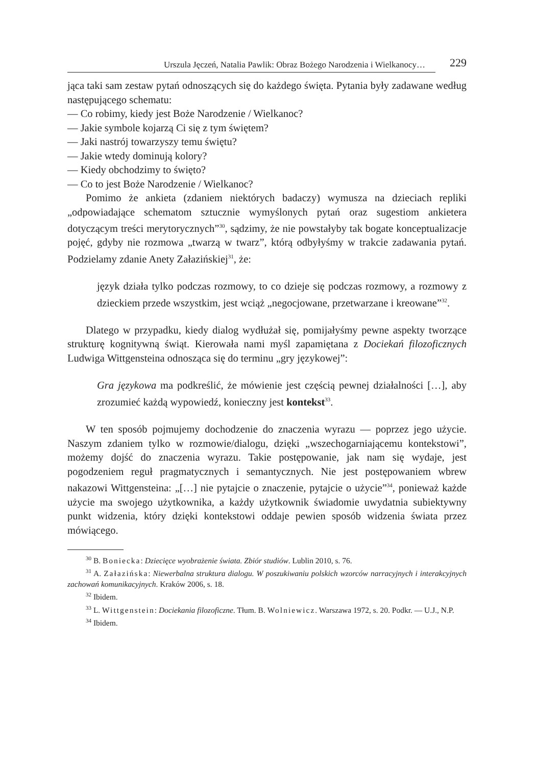Urszula Jęczeń, Natalia Pawlik: Obraz Bożego Narodzenia i Wielkanocy…
229
jąca taki sam zestaw pytań odnoszących się do każdego święta. Pytania były zadawane według następującego schematu:
— Co robimy, kiedy jest Boże Narodzenie / Wielkanoc?
— Jakie symbole kojarzą Ci się z tym świętem?
— Jaki nastrój towarzyszy temu świętu?
— Jakie wtedy dominują kolory?
— Kiedy obchodzimy to święto?
— Co to jest Boże Narodzenie / Wielkanoc?
Pomimo że ankieta (zdaniem niektórych badaczy) wymusza na dzieciach repliki „odpowiadające schematom sztucznie wymyślonych pytań oraz sugestiom ankietera dotyczącym treści merytorycznych”<sup>30</sup>, sądzimy, że nie powstałyby tak bogate konceptualizacje pojęć, gdyby nie rozmowa „twarzą w twarz”, którą odbyłyśmy w trakcie zadawania pytań. Podzielamy zdanie Anety Załazińskiej<sup>31</sup>, że:
język działa tylko podczas rozmowy, to co dzieje się podczas rozmowy, a rozmowy z dzieckiem przede wszystkim, jest wciąż „negocjowane, przetwarzane i kreowane”<sup>32</sup>.
Dlatego w przypadku, kiedy dialog wydłużał się, pomijałyśmy pewne aspekty tworzące strukturę kognitywną świąt. Kierowała nami myśl zapamiętana z Dociekań filozoficznych Ludwiga Wittgensteina odnosząca się do terminu „gry językowej”:
Gra językowa ma podkreślić, że mówienie jest częścią pewnej działalności […], aby zrozumieć każdą wypowiedź, konieczny jest kontekst<sup>33</sup>.
W ten sposób pojmujemy dochodzenie do znaczenia wyrazu — poprzez jego użycie. Naszym zdaniem tylko w rozmowie/dialogu, dzięki „wszechogarniającemu kontekstowi”, możemy dojść do znaczenia wyrazu. Takie postępowanie, jak nam się wydaje, jest pogodzeniem reguł pragmatycznych i semantycznych. Nie jest postępowaniem wbrew nakazowi Wittgensteina: „[…] nie pytajcie o znaczenie, pytajcie o użycie”<sup>34</sup>, ponieważ każde użycie ma swojego użytkownika, a każdy użytkownik świadomie uwydatnia subiektywny punkt widzenia, który dzięki kontekstowi oddaje pewien sposób widzenia świata przez mówiącego.
<sup>30</sup> B. Boniecka: Dziecięce wyobrażenie świata. Zbiór studiów. Lublin 2010, s. 76.
<sup>31</sup> A. Załazińska: Niewerbalna struktura dialogu. W poszukiwaniu polskich wzorców narracyjnych i interakcyjnych zachowań komunikacyjnych. Kraków 2006, s. 18.
<sup>32</sup> Ibidem.
<sup>33</sup> L. Wittgenstein: Dociekania filozoficzne. Tłum. B. Wolniewicz. Warszawa 1972, s. 20. Podkr. — U.J., N.P.
<sup>34</sup> Ibidem.